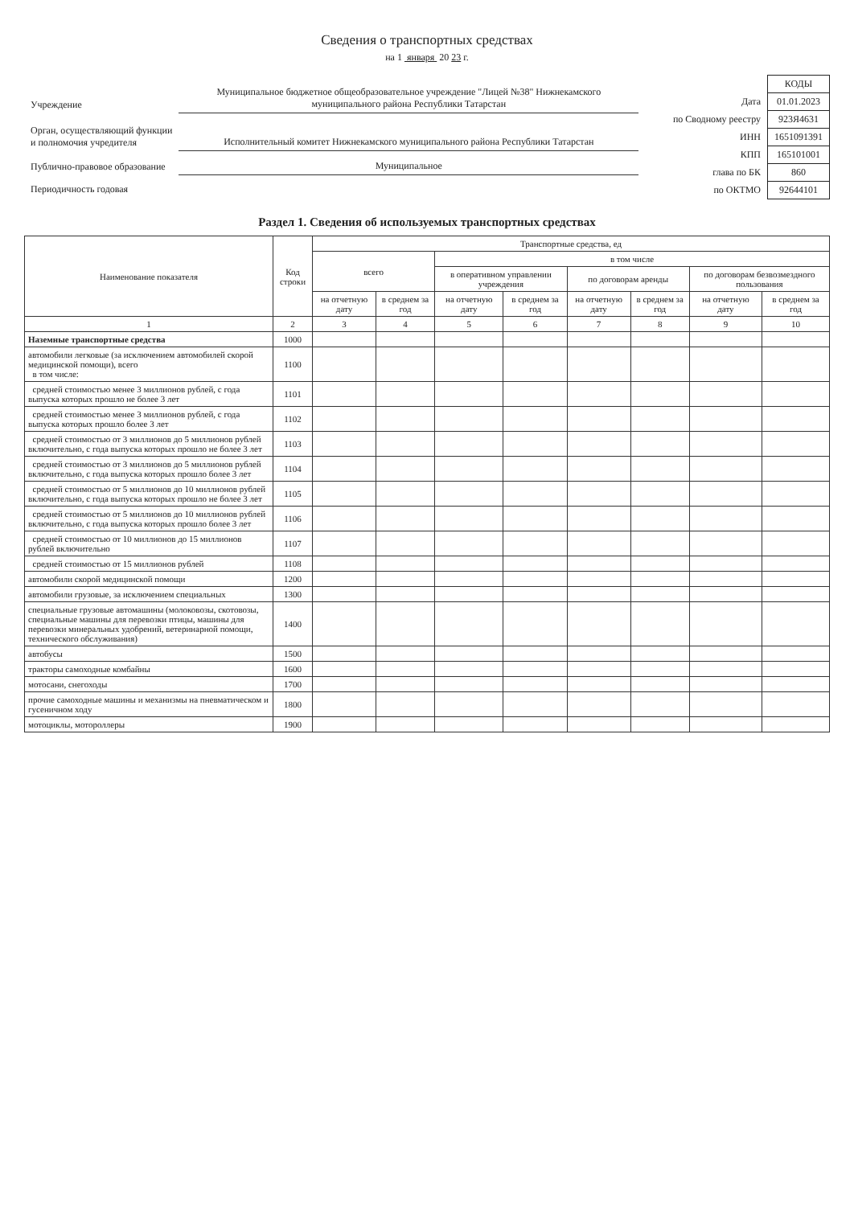Сведения о транспортных средствах
на 1 января 20 23 г.
| Учреждение | Муниципальное бюджетное общеобразовательное учреждение "Лицей №38" Нижнекамского муниципального района Республики Татарстан |
| Орган, осуществляющий функции и полномочия учредителя | Исполнительный комитет Нижнекамского муниципального района Республики Татарстан |
| Публично-правовое образование | Муниципальное |
| Периодичность годовая | |
| | КОДЫ |
| Дата | 01.01.2023 |
| по Сводному реестру | 923Я4631 |
| ИНН | 1651091391 |
| КПП | 165101001 |
| глава по БК | 860 |
| по ОКТМО | 92644101 |
Раздел 1. Сведения об используемых транспортных средствах
| Наименование показателя | Код строки | Транспортные средства, ед | | | | | | | |
| --- | --- | --- | --- | --- | --- | --- | --- | --- | --- |
| | | всего | | в том числе | | | | | |
| | | | | в оперативном управлении учреждения | | по договорам аренды | | по договорам безвозмездного пользования | |
| | | на отчетную дату | в среднем за год | на отчетную дату | в среднем за год | на отчетную дату | в среднем за год | на отчетную дату | в среднем за год |
| 1 | 2 | 3 | 4 | 5 | 6 | 7 | 8 | 9 | 10 |
| Наземные транспортные средства | 1000 | | | | | | | | |
| автомобили легковые (за исключением автомобилей скорой медицинской помощи), всего в том числе: | 1100 | | | | | | | | |
| средней стоимостью менее 3 миллионов рублей, с года выпуска которых прошло не более 3 лет | 1101 | | | | | | | | |
| средней стоимостью менее 3 миллионов рублей, с года выпуска которых прошло более 3 лет | 1102 | | | | | | | | |
| средней стоимостью от 3 миллионов до 5 миллионов рублей включительно, с года выпуска которых прошло не более 3 лет | 1103 | | | | | | | | |
| средней стоимостью от 3 миллионов до 5 миллионов рублей включительно, с года выпуска которых прошло более 3 лет | 1104 | | | | | | | | |
| средней стоимостью от 5 миллионов до 10 миллионов рублей включительно, с года выпуска которых прошло не более 3 лет | 1105 | | | | | | | | |
| средней стоимостью от 5 миллионов до 10 миллионов рублей включительно, с года выпуска которых прошло более 3 лет | 1106 | | | | | | | | |
| средней стоимостью от 10 миллионов до 15 миллионов рублей включительно | 1107 | | | | | | | | |
| средней стоимостью от 15 миллионов рублей | 1108 | | | | | | | | |
| автомобили скорой медицинской помощи | 1200 | | | | | | | | |
| автомобили грузовые, за исключением специальных | 1300 | | | | | | | | |
| специальные грузовые автомашины (молоковозы, скотовозы, специальные машины для перевозки птицы, машины для перевозки минеральных удобрений, ветеринарной помощи, технического обслуживания) | 1400 | | | | | | | | |
| автобусы | 1500 | | | | | | | | |
| тракторы самоходные комбайны | 1600 | | | | | | | | |
| мотосани, снегоходы | 1700 | | | | | | | | |
| прочие самоходные машины и механизмы на пневматическом и гусеничном ходу | 1800 | | | | | | | | |
| мотоциклы, мотороллеры | 1900 | | | | | | | | |